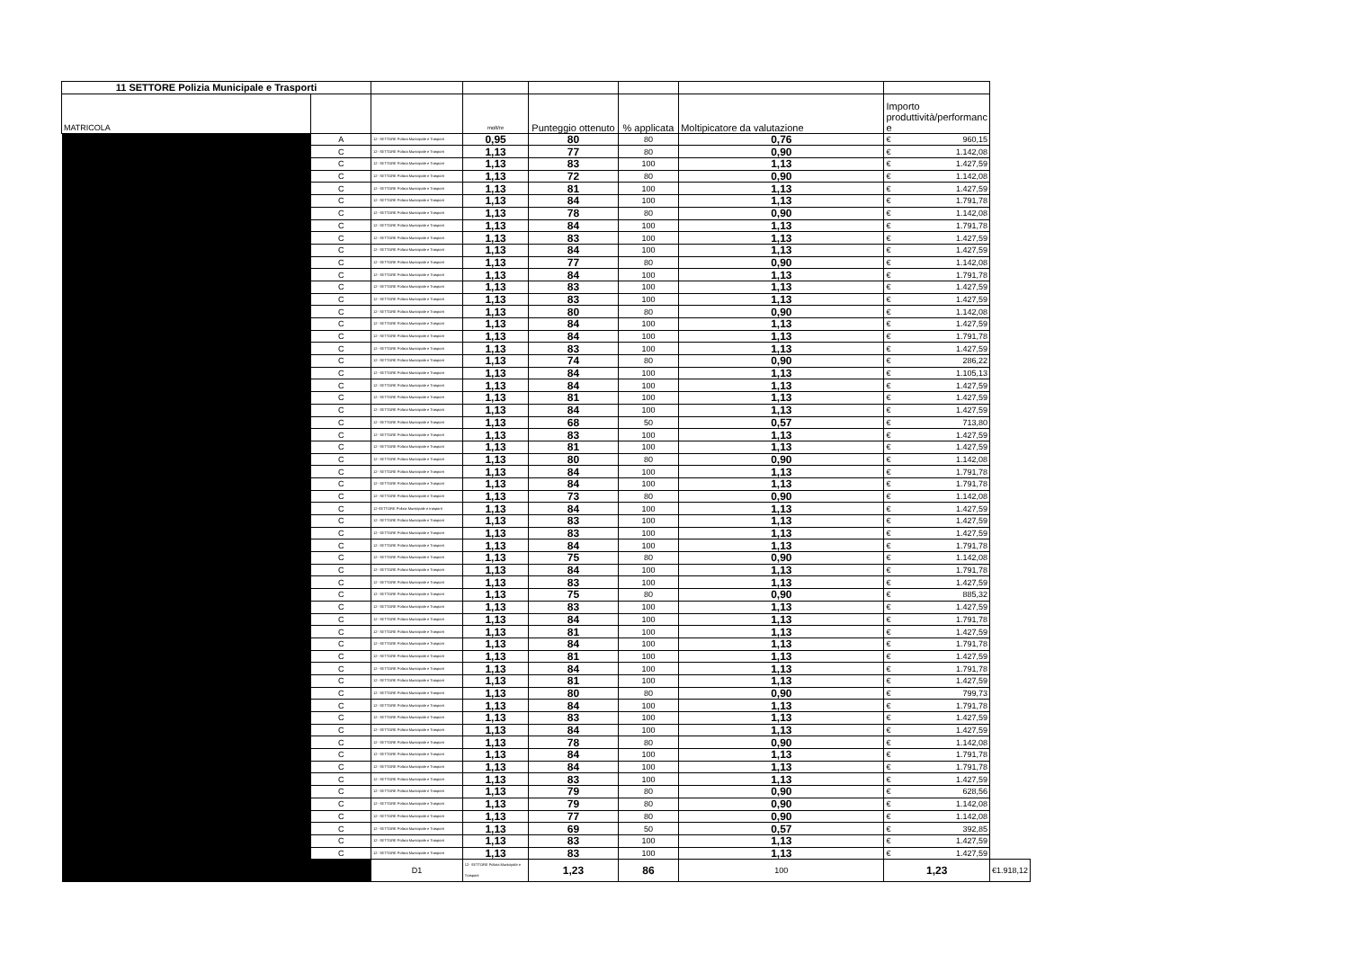| 11 SETTORE Polizia Municipale e Trasporti | | | | | | | | |
| MATRICOLA | | | molt/re | Punteggio ottenuto | % applicata | Moltipicatore da valutazione | Importo produttività/performanc e | |
| | A | 12- SETTORE Polizia Municipale e Trasporti | 0,95 | 80 | 80 | 0,76 | € 960,15 | |
| | C | 12- SETTORE Polizia Municipale e Trasporti | 1,13 | 77 | 80 | 0,90 | € 1.142,08 | |
| | C | 12- SETTORE Polizia Municipale e Trasporti | 1,13 | 83 | 100 | 1,13 | € 1.427,59 | |
| | C | 12- SETTORE Polizia Municipale e Trasporti | 1,13 | 72 | 80 | 0,90 | € 1.142,08 | |
| | C | 12- SETTORE Polizia Municipale e Trasporti | 1,13 | 81 | 100 | 1,13 | € 1.427,59 | |
| | C | 12- SETTORE Polizia Municipale e Trasporti | 1,13 | 84 | 100 | 1,13 | € 1.791,78 | |
| | C | 12- SETTORE Polizia Municipale e Trasporti | 1,13 | 78 | 80 | 0,90 | € 1.142,08 | |
| | C | 12- SETTORE Polizia Municipale e Trasporti | 1,13 | 84 | 100 | 1,13 | € 1.791,78 | |
| | C | 12- SETTORE Polizia Municipale e Trasporti | 1,13 | 83 | 100 | 1,13 | € 1.427,59 | |
| | C | 12- SETTORE Polizia Municipale e Trasporti | 1,13 | 84 | 100 | 1,13 | € 1.427,59 | |
| | C | 12- SETTORE Polizia Municipale e Trasporti | 1,13 | 77 | 80 | 0,90 | € 1.142,08 | |
| | C | 12- SETTORE Polizia Municipale e Trasporti | 1,13 | 84 | 100 | 1,13 | € 1.791,78 | |
| | C | 12- SETTORE Polizia Municipale e Trasporti | 1,13 | 83 | 100 | 1,13 | € 1.427,59 | |
| | C | 12- SETTORE Polizia Municipale e Trasporti | 1,13 | 83 | 100 | 1,13 | € 1.427,59 | |
| | C | 12- SETTORE Polizia Municipale e Trasporti | 1,13 | 80 | 80 | 0,90 | € 1.142,08 | |
| | C | 12- SETTORE Polizia Municipale e Trasporti | 1,13 | 84 | 100 | 1,13 | € 1.427,59 | |
| | C | 12- SETTORE Polizia Municipale e Trasporti | 1,13 | 84 | 100 | 1,13 | € 1.791,78 | |
| | C | 12- SETTORE Polizia Municipale e Trasporti | 1,13 | 83 | 100 | 1,13 | € 1.427,59 | |
| | C | 12- SETTORE Polizia Municipale e Trasporti | 1,13 | 74 | 80 | 0,90 | € 286,22 | |
| | C | 12- SETTORE Polizia Municipale e Trasporti | 1,13 | 84 | 100 | 1,13 | € 1.105,13 | |
| | C | 12- SETTORE Polizia Municipale e Trasporti | 1,13 | 84 | 100 | 1,13 | € 1.427,59 | |
| | C | 12- SETTORE Polizia Municipale e Trasporti | 1,13 | 81 | 100 | 1,13 | € 1.427,59 | |
| | C | 12- SETTORE Polizia Municipale e Trasporti | 1,13 | 84 | 100 | 1,13 | € 1.427,59 | |
| | C | 12- SETTORE Polizia Municipale e Trasporti | 1,13 | 68 | 50 | 0,57 | € 713,80 | |
| | C | 12- SETTORE Polizia Municipale e Trasporti | 1,13 | 83 | 100 | 1,13 | € 1.427,59 | |
| | C | 12- SETTORE Polizia Municipale e Trasporti | 1,13 | 81 | 100 | 1,13 | € 1.427,59 | |
| | C | 12- SETTORE Polizia Municipale e Trasporti | 1,13 | 80 | 80 | 0,90 | € 1.142,08 | |
| | C | 12- SETTORE Polizia Municipale e Trasporti | 1,13 | 84 | 100 | 1,13 | € 1.791,78 | |
| | C | 12- SETTORE Polizia Municipale e Trasporti | 1,13 | 84 | 100 | 1,13 | € 1.791,78 | |
| | C | 12- SETTORE Polizia Municipale e Trasporti | 1,13 | 73 | 80 | 0,90 | € 1.142,08 | |
| | C | 12-SETTORE Polizia Municipale e trasporti | 1,13 | 84 | 100 | 1,13 | € 1.427,59 | |
| | C | 12- SETTORE Polizia Municipale e Trasporti | 1,13 | 83 | 100 | 1,13 | € 1.427,59 | |
| | C | 12- SETTORE Polizia Municipale e Trasporti | 1,13 | 83 | 100 | 1,13 | € 1.427,59 | |
| | C | 12- SETTORE Polizia Municipale e Trasporti | 1,13 | 84 | 100 | 1,13 | € 1.791,78 | |
| | C | 12- SETTORE Polizia Municipale e Trasporti | 1,13 | 75 | 80 | 0,90 | € 1.142,08 | |
| | C | 12- SETTORE Polizia Municipale e Trasporti | 1,13 | 84 | 100 | 1,13 | € 1.791,78 | |
| | C | 12- SETTORE Polizia Municipale e Trasporti | 1,13 | 83 | 100 | 1,13 | € 1.427,59 | |
| | C | 12- SETTORE Polizia Municipale e Trasporti | 1,13 | 75 | 80 | 0,90 | € 885,32 | |
| | C | 12- SETTORE Polizia Municipale e Trasporti | 1,13 | 83 | 100 | 1,13 | € 1.427,59 | |
| | C | 12- SETTORE Polizia Municipale e Trasporti | 1,13 | 84 | 100 | 1,13 | € 1.791,78 | |
| | C | 12- SETTORE Polizia Municipale e Trasporti | 1,13 | 81 | 100 | 1,13 | € 1.427,59 | |
| | C | 12- SETTORE Polizia Municipale e Trasporti | 1,13 | 84 | 100 | 1,13 | € 1.791,78 | |
| | C | 12- SETTORE Polizia Municipale e Trasporti | 1,13 | 81 | 100 | 1,13 | € 1.427,59 | |
| | C | 12- SETTORE Polizia Municipale e Trasporti | 1,13 | 84 | 100 | 1,13 | € 1.791,78 | |
| | C | 12- SETTORE Polizia Municipale e Trasporti | 1,13 | 81 | 100 | 1,13 | € 1.427,59 | |
| | C | 12- SETTORE Polizia Municipale e Trasporti | 1,13 | 80 | 80 | 0,90 | € 799,73 | |
| | C | 12- SETTORE Polizia Municipale e Trasporti | 1,13 | 84 | 100 | 1,13 | € 1.791,78 | |
| | C | 12- SETTORE Polizia Municipale e Trasporti | 1,13 | 83 | 100 | 1,13 | € 1.427,59 | |
| | C | 12- SETTORE Polizia Municipale e Trasporti | 1,13 | 84 | 100 | 1,13 | € 1.427,59 | |
| | C | 12- SETTORE Polizia Municipale e Trasporti | 1,13 | 78 | 80 | 0,90 | € 1.142,08 | |
| | C | 12- SETTORE Polizia Municipale e Trasporti | 1,13 | 84 | 100 | 1,13 | € 1.791,78 | |
| | C | 12- SETTORE Polizia Municipale e Trasporti | 1,13 | 84 | 100 | 1,13 | € 1.791,78 | |
| | C | 12- SETTORE Polizia Municipale e Trasporti | 1,13 | 83 | 100 | 1,13 | € 1.427,59 | |
| | C | 12- SETTORE Polizia Municipale e Trasporti | 1,13 | 79 | 80 | 0,90 | € 628,56 | |
| | C | 12- SETTORE Polizia Municipale e Trasporti | 1,13 | 79 | 80 | 0,90 | € 1.142,08 | |
| | C | 12- SETTORE Polizia Municipale e Trasporti | 1,13 | 77 | 80 | 0,90 | € 1.142,08 | |
| | C | 12- SETTORE Polizia Municipale e Trasporti | 1,13 | 69 | 50 | 0,57 | € 392,85 | |
| | C | 12- SETTORE Polizia Municipale e Trasporti | 1,13 | 83 | 100 | 1,13 | € 1.427,59 | |
| | C | 12- SETTORE Polizia Municipale e Trasporti | 1,13 | 83 | 100 | 1,13 | € 1.427,59 | |
| | | D1 | 12- SETTORE Polizia Municipale e Trasporti | 1,23 | 86 | 100 | 1,23 | € 1.918,12 |